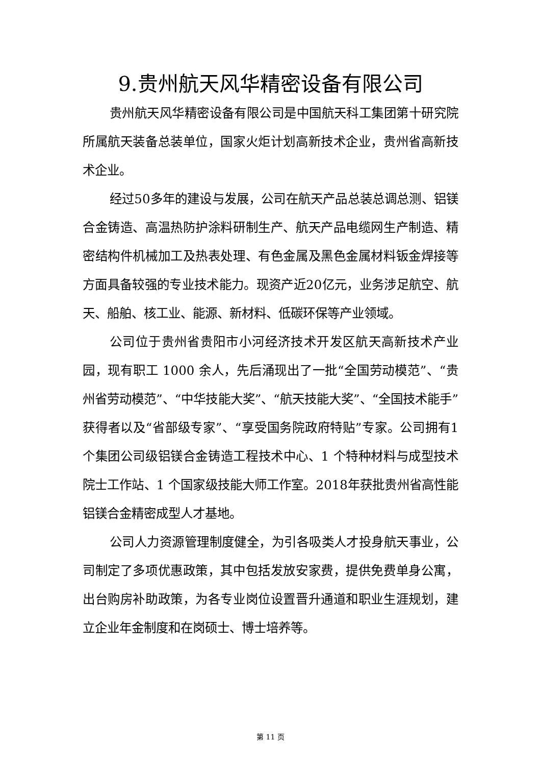9.贵州航天风华精密设备有限公司
贵州航天风华精密设备有限公司是中国航天科工集团第十研究院所属航天装备总装单位，国家火炬计划高新技术企业，贵州省高新技术企业。
经过50多年的建设与发展，公司在航天产品总装总调总测、铝镁合金铸造、高温热防护涂料研制生产、航天产品电缆网生产制造、精密结构件机械加工及热表处理、有色金属及黑色金属材料钣金焊接等方面具备较强的专业技术能力。现资产近20亿元，业务涉足航空、航天、船舶、核工业、能源、新材料、低碳环保等产业领域。
公司位于贵州省贵阳市小河经济技术开发区航天高新技术产业园，现有职工 1000 余人，先后涌现出了一批“全国劳动模范”、“贵州省劳动模范”、“中华技能大奖”、“航天技能大奖”、“全国技术能手”获得者以及“省部级专家”、“享受国务院政府特贴”专家。公司拥有1个集团公司级铝镁合金铸造工程技术中心、1 个特种材料与成型技术院士工作站、1 个国家级技能大师工作室。2018年获批贵州省高性能铝镁合金精密成型人才基地。
公司人力资源管理制度健全，为引各吸类人才投身航天事业，公司制定了多项优惠政策，其中包括发放安家费，提供免费单身公寓，出台购房补助政策，为各专业岗位设置晋升通道和职业生涯规划，建立企业年金制度和在岗硕士、博士培养等。
第 11 页